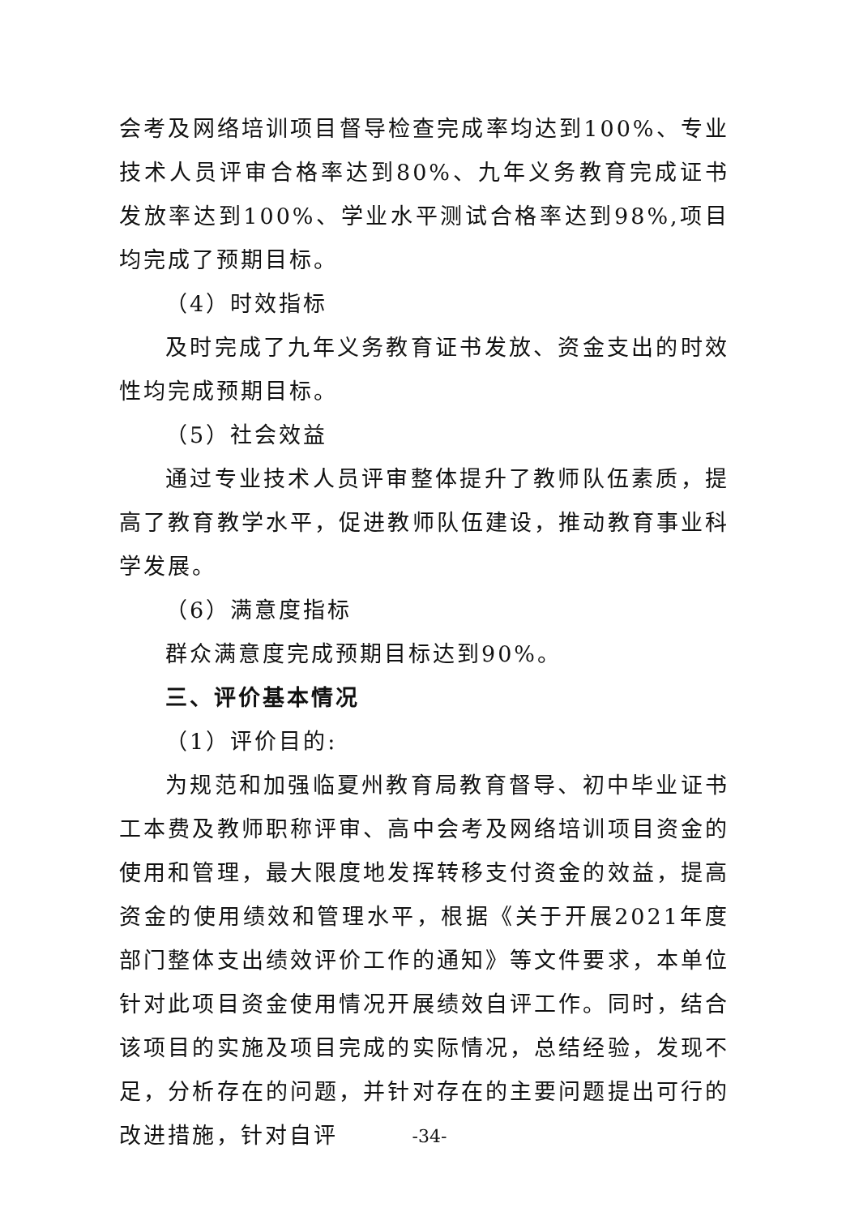会考及网络培训项目督导检查完成率均达到100%、专业技术人员评审合格率达到80%、九年义务教育完成证书发放率达到100%、学业水平测试合格率达到98%,项目均完成了预期目标。
（4）时效指标
及时完成了九年义务教育证书发放、资金支出的时效性均完成预期目标。
（5）社会效益
通过专业技术人员评审整体提升了教师队伍素质，提高了教育教学水平，促进教师队伍建设，推动教育事业科学发展。
（6）满意度指标
群众满意度完成预期目标达到90%。
三、评价基本情况
（1）评价目的:
为规范和加强临夏州教育局教育督导、初中毕业证书工本费及教师职称评审、高中会考及网络培训项目资金的使用和管理，最大限度地发挥转移支付资金的效益，提高资金的使用绩效和管理水平，根据《关于开展2021年度部门整体支出绩效评价工作的通知》等文件要求，本单位针对此项目资金使用情况开展绩效自评工作。同时，结合该项目的实施及项目完成的实际情况，总结经验，发现不足，分析存在的问题，并针对存在的主要问题提出可行的改进措施，针对自评
-34-